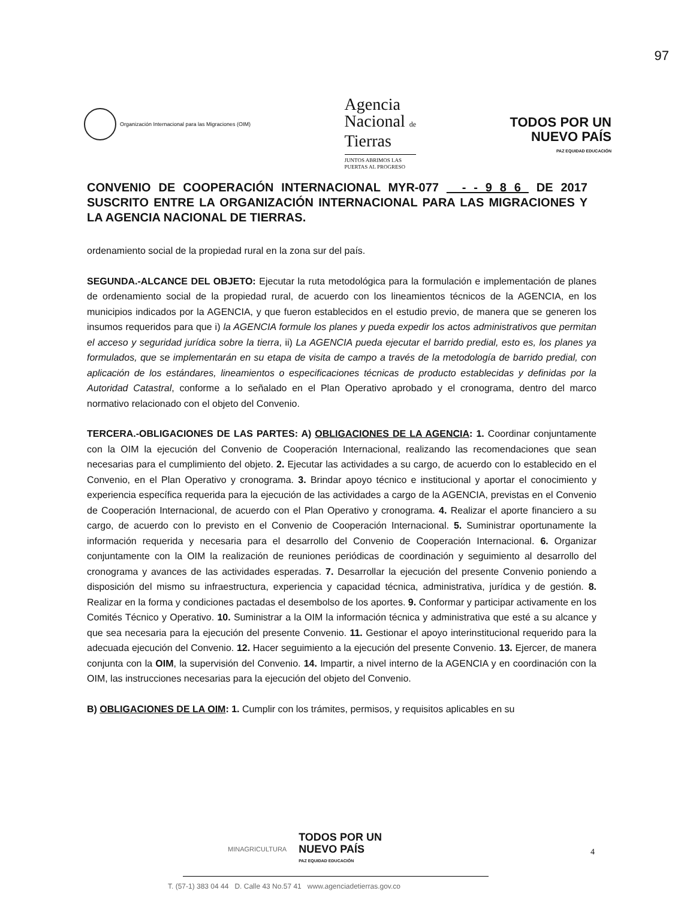97
Organización Internacional para las Migraciones (OIM)
Agencia
Nacional de
Tierras
JUNTOS ABRIMOS LAS
PUERTAS AL PROGRESO
TODOS POR UN
NUEVO PAÍS
PAZ EQUIDAD EDUCACIÓN
CONVENIO DE COOPERACIÓN INTERNACIONAL MYR-077 - - 9 8 6 DE 2017 SUSCRITO ENTRE LA ORGANIZACIÓN INTERNACIONAL PARA LAS MIGRACIONES Y LA AGENCIA NACIONAL DE TIERRAS.
ordenamiento social de la propiedad rural en la zona sur del país.
SEGUNDA.-ALCANCE DEL OBJETO: Ejecutar la ruta metodológica para la formulación e implementación de planes de ordenamiento social de la propiedad rural, de acuerdo con los lineamientos técnicos de la AGENCIA, en los municipios indicados por la AGENCIA, y que fueron establecidos en el estudio previo, de manera que se generen los insumos requeridos para que i) la AGENCIA formule los planes y pueda expedir los actos administrativos que permitan el acceso y seguridad jurídica sobre la tierra, ii) La AGENCIA pueda ejecutar el barrido predial, esto es, los planes ya formulados, que se implementarán en su etapa de visita de campo a través de la metodología de barrido predial, con aplicación de los estándares, lineamientos o especificaciones técnicas de producto establecidas y definidas por la Autoridad Catastral, conforme a lo señalado en el Plan Operativo aprobado y el cronograma, dentro del marco normativo relacionado con el objeto del Convenio.
TERCERA.-OBLIGACIONES DE LAS PARTES: A) OBLIGACIONES DE LA AGENCIA: 1. Coordinar conjuntamente con la OIM la ejecución del Convenio de Cooperación Internacional, realizando las recomendaciones que sean necesarias para el cumplimiento del objeto. 2. Ejecutar las actividades a su cargo, de acuerdo con lo establecido en el Convenio, en el Plan Operativo y cronograma. 3. Brindar apoyo técnico e institucional y aportar el conocimiento y experiencia específica requerida para la ejecución de las actividades a cargo de la AGENCIA, previstas en el Convenio de Cooperación Internacional, de acuerdo con el Plan Operativo y cronograma. 4. Realizar el aporte financiero a su cargo, de acuerdo con lo previsto en el Convenio de Cooperación Internacional. 5. Suministrar oportunamente la información requerida y necesaria para el desarrollo del Convenio de Cooperación Internacional. 6. Organizar conjuntamente con la OIM la realización de reuniones periódicas de coordinación y seguimiento al desarrollo del cronograma y avances de las actividades esperadas. 7. Desarrollar la ejecución del presente Convenio poniendo a disposición del mismo su infraestructura, experiencia y capacidad técnica, administrativa, jurídica y de gestión. 8. Realizar en la forma y condiciones pactadas el desembolso de los aportes. 9. Conformar y participar activamente en los Comités Técnico y Operativo. 10. Suministrar a la OIM la información técnica y administrativa que esté a su alcance y que sea necesaria para la ejecución del presente Convenio. 11. Gestionar el apoyo interinstitucional requerido para la adecuada ejecución del Convenio. 12. Hacer seguimiento a la ejecución del presente Convenio. 13. Ejercer, de manera conjunta con la OIM, la supervisión del Convenio. 14. Impartir, a nivel interno de la AGENCIA y en coordinación con la OIM, las instrucciones necesarias para la ejecución del objeto del Convenio.
B) OBLIGACIONES DE LA OIM: 1. Cumplir con los trámites, permisos, y requisitos aplicables en su
MINAGRICULTURA
TODOS POR UN
NUEVO PAÍS
PAZ EQUIDAD EDUCACIÓN
4
T. (57-1) 383 04 44 D. Calle 43 No.57 41 www.agenciadetierras.gov.co